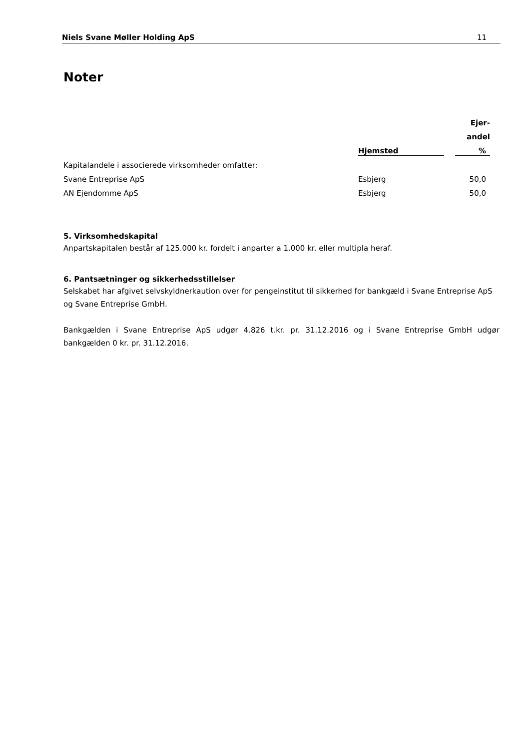Niels Svane Møller Holding ApS 11
Noter
| | | | Ejer- |
| --- | --- | --- | --- |
| | | | andel |
| | Hjemsted | | % |
| Kapitalandele i associerede virksomheder omfatter: | | | |
| Svane Entreprise ApS | Esbjerg | | 50,0 |
| AN Ejendomme ApS | Esbjerg | | 50,0 |
5. Virksomhedskapital
Anpartskapitalen består af 125.000 kr. fordelt i anparter a 1.000 kr. eller multipla heraf.
6. Pantsætninger og sikkerhedsstillelser
Selskabet har afgivet selvskyldnerkaution over for pengeinstitut til sikkerhed for bankgæld i Svane Entreprise ApS og Svane Entreprise GmbH.
Bankgælden i Svane Entreprise ApS udgør 4.826 t.kr. pr. 31.12.2016 og i Svane Entreprise GmbH udgør bankgælden 0 kr. pr. 31.12.2016.